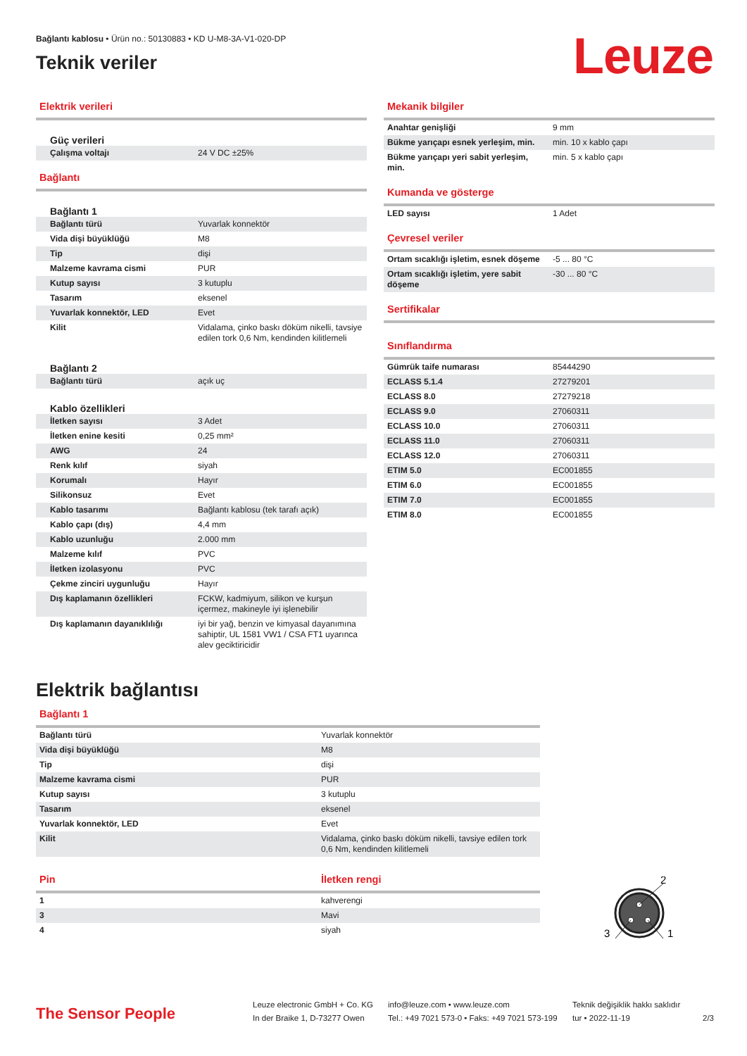Bağlantı kablosu • Ürün no.: 50130883 • KD U-M8-3A-V1-020-DP
Teknik veriler
Leuze
Elektrik verileri
Güç verileri
| Çalışma voltajı | 24 V DC ±25% |
Bağlantı
Bağlantı 1
| Bağlantı türü | Yuvarlak konnektör |
| Vida dişi büyüklüğü | M8 |
| Tip | dişi |
| Malzeme kavrama cismi | PUR |
| Kutup sayısı | 3 kutuplu |
| Tasarım | eksenel |
| Yuvarlak konnektör, LED | Evet |
| Kilit | Vidalama, çinko baskı döküm nikelli, tavsiye edilen tork 0,6 Nm, kendinden kilitlemeli |
Bağlantı 2
| Bağlantı türü | açık uç |
Kablo özellikleri
| İletken sayısı | 3 Adet |
| İletken enine kesiti | 0,25 mm² |
| AWG | 24 |
| Renk kılıf | siyah |
| Korumalı | Hayır |
| Silikonsuz | Evet |
| Kablo tasarımı | Bağlantı kablosu (tek tarafı açık) |
| Kablo çapı (dış) | 4,4 mm |
| Kablo uzunluğu | 2.000 mm |
| Malzeme kılıf | PVC |
| İletken izolasyonu | PVC |
| Çekme zinciri uygunluğu | Hayır |
| Dış kaplamanın özellikleri | FCKW, kadmiyum, silikon ve kurşun içermez, makineyle iyi işlenebilir |
| Dış kaplamanın dayanıklılığı | iyi bir yağ, benzin ve kimyasal dayanımına sahiptir, UL 1581 VW1 / CSA FT1 uyarınca alev geciktiricidir |
Mekanik bilgiler
| Anahtar genişliği | 9 mm |
| Bükme yarıçapı esnek yerleşim, min. | min. 10 x kablo çapı |
| Bükme yarıçapı yeri sabit yerleşim, min. | min. 5 x kablo çapı |
Kumanda ve gösterge
| LED sayısı | 1 Adet |
Çevresel veriler
| Ortam sıcaklığı işletim, esnek döşeme | -5 ... 80 °C |
| Ortam sıcaklığı işletim, yere sabit döşeme | -30 ... 80 °C |
Sertifikalar
Sınıflandırma
| Gümrük taife numarası | 85444290 |
| ECLASS 5.1.4 | 27279201 |
| ECLASS 8.0 | 27279218 |
| ECLASS 9.0 | 27060311 |
| ECLASS 10.0 | 27060311 |
| ECLASS 11.0 | 27060311 |
| ECLASS 12.0 | 27060311 |
| ETIM 5.0 | EC001855 |
| ETIM 6.0 | EC001855 |
| ETIM 7.0 | EC001855 |
| ETIM 8.0 | EC001855 |
Elektrik bağlantısı
Bağlantı 1
| Bağlantı türü | Yuvarlak konnektör |
| Vida dişi büyüklüğü | M8 |
| Tip | dişi |
| Malzeme kavrama cismi | PUR |
| Kutup sayısı | 3 kutuplu |
| Tasarım | eksenel |
| Yuvarlak konnektör, LED | Evet |
| Kilit | Vidalama, çinko baskı döküm nikelli, tavsiye edilen tork 0,6 Nm, kendinden kilitlemeli |
Pin İletken rengi
| 1 | kahverengi |
| 3 | Mavi |
| 4 | siyah |
2
3
1
The Sensor People
Leuze electronic GmbH + Co. KG
In der Braike 1, D-73277 Owen
info@leuze.com • www.leuze.com
Tel.: +49 7021 573-0 • Faks: +49 7021 573-199
Teknik değişiklik hakkı saklıdır
tur • 2022-11-19
2/3